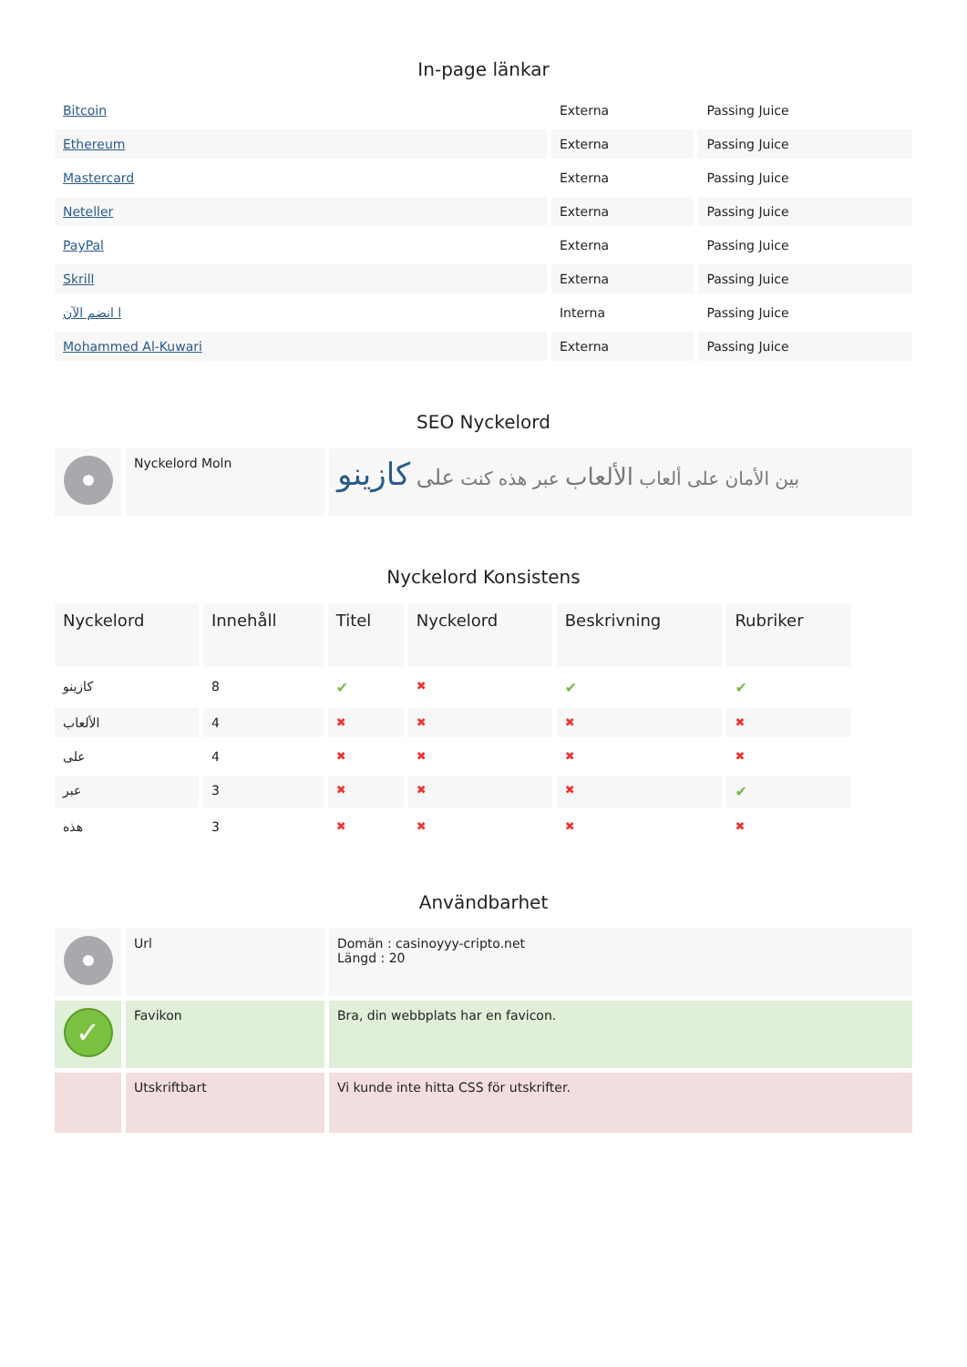In-page länkar
| Bitcoin | Externa | Passing Juice |
| Ethereum | Externa | Passing Juice |
| Mastercard | Externa | Passing Juice |
| Neteller | Externa | Passing Juice |
| PayPal | Externa | Passing Juice |
| Skrill | Externa | Passing Juice |
| ا انضم الآن | Interna | Passing Juice |
| Mohammed Al-Kuwari | Externa | Passing Juice |
SEO Nyckelord
| | Nyckelord Moln | بين الأمان على ألعاب الألعاب عبر هذه كنت على كازينو |
Nyckelord Konsistens
| Nyckelord | Innehåll | Titel | Nyckelord | Beskrivning | Rubriker |
| --- | --- | --- | --- | --- | --- |
| كازينو | 8 | ✔ | ✖ | ✔ | ✔ |
| الألعاب | 4 | ✖ | ✖ | ✖ | ✖ |
| على | 4 | ✖ | ✖ | ✖ | ✖ |
| عبر | 3 | ✖ | ✖ | ✖ | ✔ |
| هذه | 3 | ✖ | ✖ | ✖ | ✖ |
Användbarhet
| | Url | Domän : casinoyyy-cripto.net Längd : 20 |
| ✓ | Favikon | Bra, din webbplats har en favicon. |
| | Utskriftbart | Vi kunde inte hitta CSS för utskrifter. |